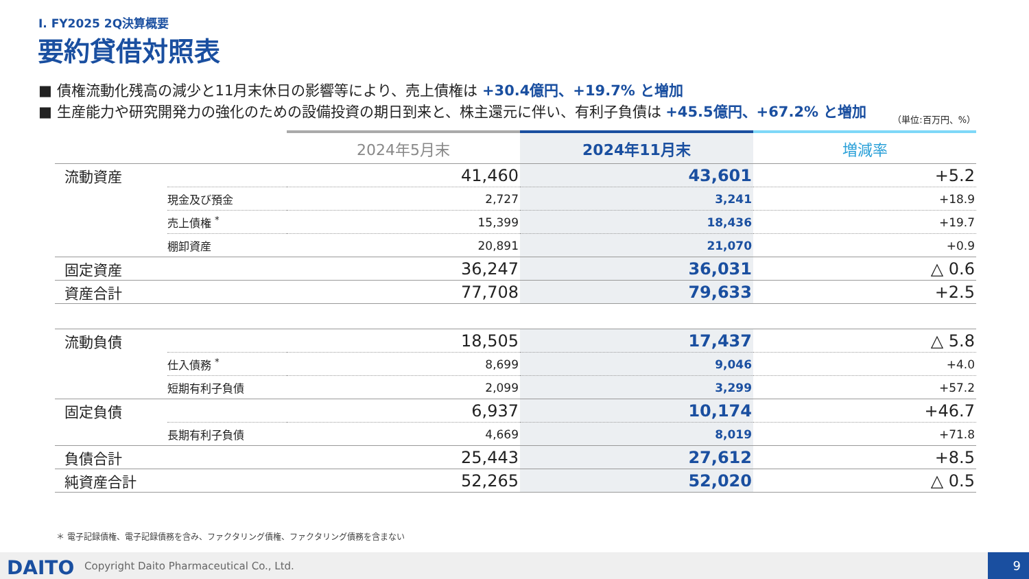I. FY2025 2Q決算概要
要約貸借対照表
■ 債権流動化残高の減少と11月末休日の影響等により、売上債権は +30.4億円、+19.7% と増加
■ 生産能力や研究開発力の強化のための設備投資の期日到来と、株主還元に伴い、有利子負債は +45.5億円、+67.2% と増加
（単位:百万円、%）
| | | 2024年5月末 | 2024年11月末 | 増減率 |
| --- | --- | --- | --- | --- |
| 流動資産 | | 41,460 | 43,601 | +5.2 |
| | 現金及び預金 | 2,727 | 3,241 | +18.9 |
| | 売上債権 <sup>*</sup> | 15,399 | 18,436 | +19.7 |
| | 棚卸資産 | 20,891 | 21,070 | +0.9 |
| 固定資産 | | 36,247 | 36,031 | △ 0.6 |
| 資産合計 | | 77,708 | 79,633 | +2.5 |
| 流動負債 | | 18,505 | 17,437 | △ 5.8 |
| | 仕入債務 <sup>*</sup> | 8,699 | 9,046 | +4.0 |
| | 短期有利子負債 | 2,099 | 3,299 | +57.2 |
| 固定負債 | | 6,937 | 10,174 | +46.7 |
| | 長期有利子負債 | 4,669 | 8,019 | +71.8 |
| 負債合計 | | 25,443 | 27,612 | +8.5 |
| 純資産合計 | | 52,265 | 52,020 | △ 0.5 |
＊ 電子記録債権、電子記録債務を含み、ファクタリング債権、ファクタリング債務を含まない
DAITO
Copyright Daito Pharmaceutical Co., Ltd.
9